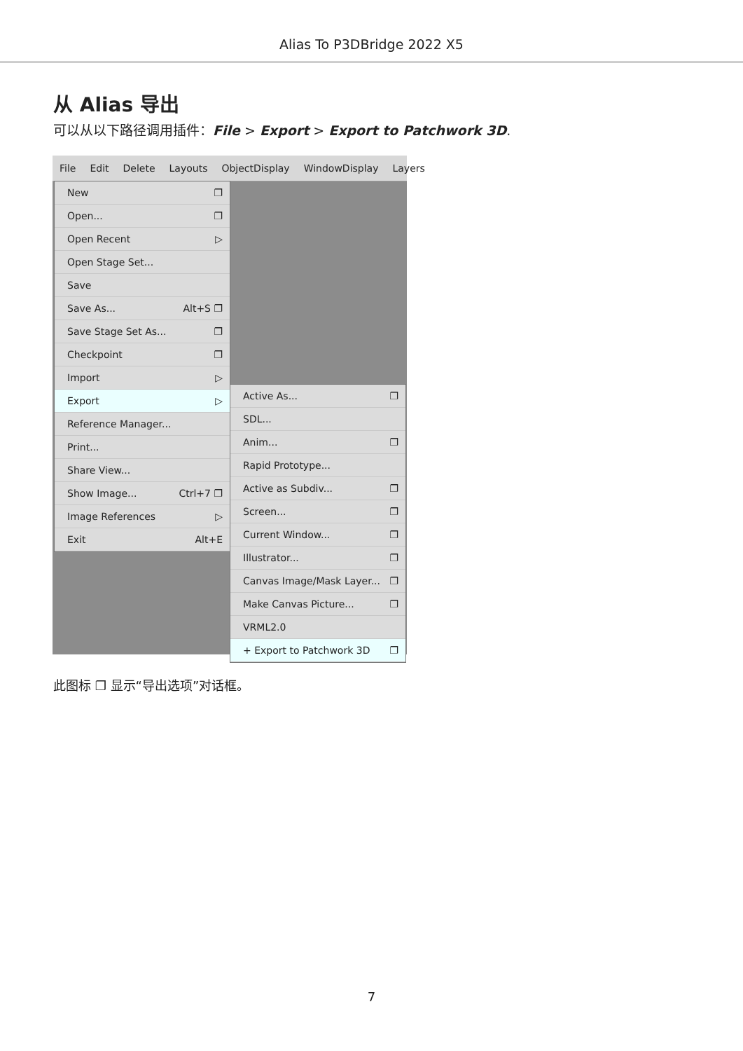Alias To P3DBridge 2022 X5
从 Alias 导出
可以从以下路径调用插件：File > Export > Export to Patchwork 3D.
File Edit Delete Layouts ObjectDisplay WindowDisplay Layers
New ❐
Open... ❐
Open Recent ▷
Open Stage Set...
Save
Save As... Alt+S ❐
Save Stage Set As... ❐
Checkpoint ❐
Import ▷
Export ▷
Reference Manager...
Print...
Share View...
Show Image... Ctrl+7 ❐
Image References ▷
Exit Alt+E
Active As... ❐
SDL...
Anim... ❐
Rapid Prototype...
Active as Subdiv... ❐
Screen... ❐
Current Window... ❐
Illustrator... ❐
Canvas Image/Mask Layer... ❐
Make Canvas Picture... ❐
VRML2.0
+ Export to Patchwork 3D ❐
此图标 ❐ 显示“导出选项”对话框。
7